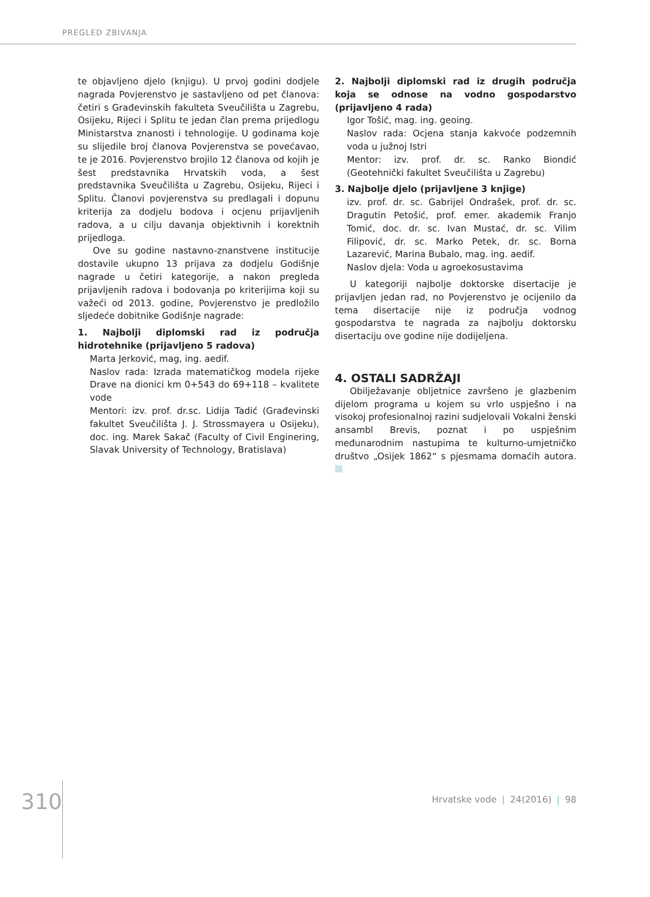PREGLED ZBIVANJA
te objavljeno djelo (knjigu). U prvoj godini dodjele nagrada Povjerenstvo je sastavljeno od pet članova: četiri s Građevinskih fakulteta Sveučilišta u Zagrebu, Osijeku, Rijeci i Splitu te jedan član prema prijedlogu Ministarstva znanosti i tehnologije. U godinama koje su slijedile broj članova Povjerenstva se povećavao, te je 2016. Povjerenstvo brojilo 12 članova od kojih je šest predstavnika Hrvatskih voda, a šest predstavnika Sveučilišta u Zagrebu, Osijeku, Rijeci i Splitu. Članovi povjerenstva su predlagali i dopunu kriterija za dodjelu bodova i ocjenu prijavljenih radova, a u cilju davanja objektivnih i korektnih prijedloga.
Ove su godine nastavno-znanstvene institucije dostavile ukupno 13 prijava za dodjelu Godišnje nagrade u četiri kategorije, a nakon pregleda prijavljenih radova i bodovanja po kriterijima koji su važeći od 2013. godine, Povjerenstvo je predložilo sljedeće dobitnike Godišnje nagrade:
1. Najbolji diplomski rad iz područja hidrotehnike (prijavljeno 5 radova)
Marta Jerković, mag, ing. aedif.
Naslov rada: Izrada matematičkog modela rijeke Drave na dionici km 0+543 do 69+118 – kvalitete vode
Mentori: izv. prof. dr.sc. Lidija Tadić (Građevinski fakultet Sveučilišta J. J. Strossmayera u Osijeku), doc. ing. Marek Sakač (Faculty of Civil Enginering, Slavak University of Technology, Bratislava)
2. Najbolji diplomski rad iz drugih područja koja se odnose na vodno gospodarstvo (prijavljeno 4 rada)
Igor Tošić, mag. ing. geoing.
Naslov rada: Ocjena stanja kakvoće podzemnih voda u južnoj Istri
Mentor: izv. prof. dr. sc. Ranko Biondić (Geotehnički fakultet Sveučilišta u Zagrebu)
3. Najbolje djelo (prijavljene 3 knjige)
izv. prof. dr. sc. Gabrijel Ondrašek, prof. dr. sc. Dragutin Petošić, prof. emer. akademik Franjo Tomić, doc. dr. sc. Ivan Mustać, dr. sc. Vilim Filipović, dr. sc. Marko Petek, dr. sc. Borna Lazarević, Marina Bubalo, mag. ing. aedif.
Naslov djela: Voda u agroekosustavima
U kategoriji najbolje doktorske disertacije je prijavljen jedan rad, no Povjerenstvo je ocijenilo da tema disertacije nije iz područja vodnog gospodarstva te nagrada za najbolju doktorsku disertaciju ove godine nije dodijeljena.
4. OSTALI SADRŽAJI
Obilježavanje obljetnice završeno je glazbenim dijelom programa u kojem su vrlo uspješno i na visokoj profesionalnoj razini sudjelovali Vokalni ženski ansambl Brevis, poznat i po uspješnim međunarodnim nastupima te kulturno-umjetničko društvo „Osijek 1862“ s pjesmama domaćih autora.
310 Hrvatske vode | 24(2016) | 98